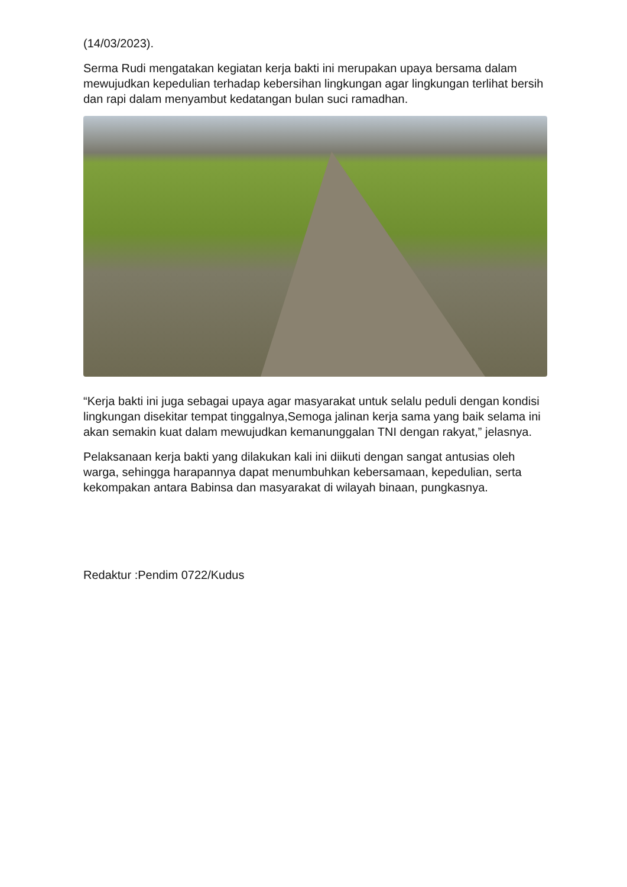(14/03/2023).
Serma Rudi mengatakan kegiatan kerja bakti ini merupakan upaya bersama dalam mewujudkan kepedulian terhadap kebersihan lingkungan agar lingkungan terlihat bersih dan rapi dalam menyambut kedatangan bulan suci ramadhan.
“Kerja bakti ini juga sebagai upaya agar masyarakat untuk selalu peduli dengan kondisi lingkungan disekitar tempat tinggalnya,Semoga jalinan kerja sama yang baik selama ini akan semakin kuat dalam mewujudkan kemanunggalan TNI dengan rakyat,” jelasnya.
Pelaksanaan kerja bakti yang dilakukan kali ini diikuti dengan sangat antusias oleh warga, sehingga harapannya dapat menumbuhkan kebersamaan, kepedulian, serta kekompakan antara Babinsa dan masyarakat di wilayah binaan, pungkasnya.
Redaktur :Pendim 0722/Kudus